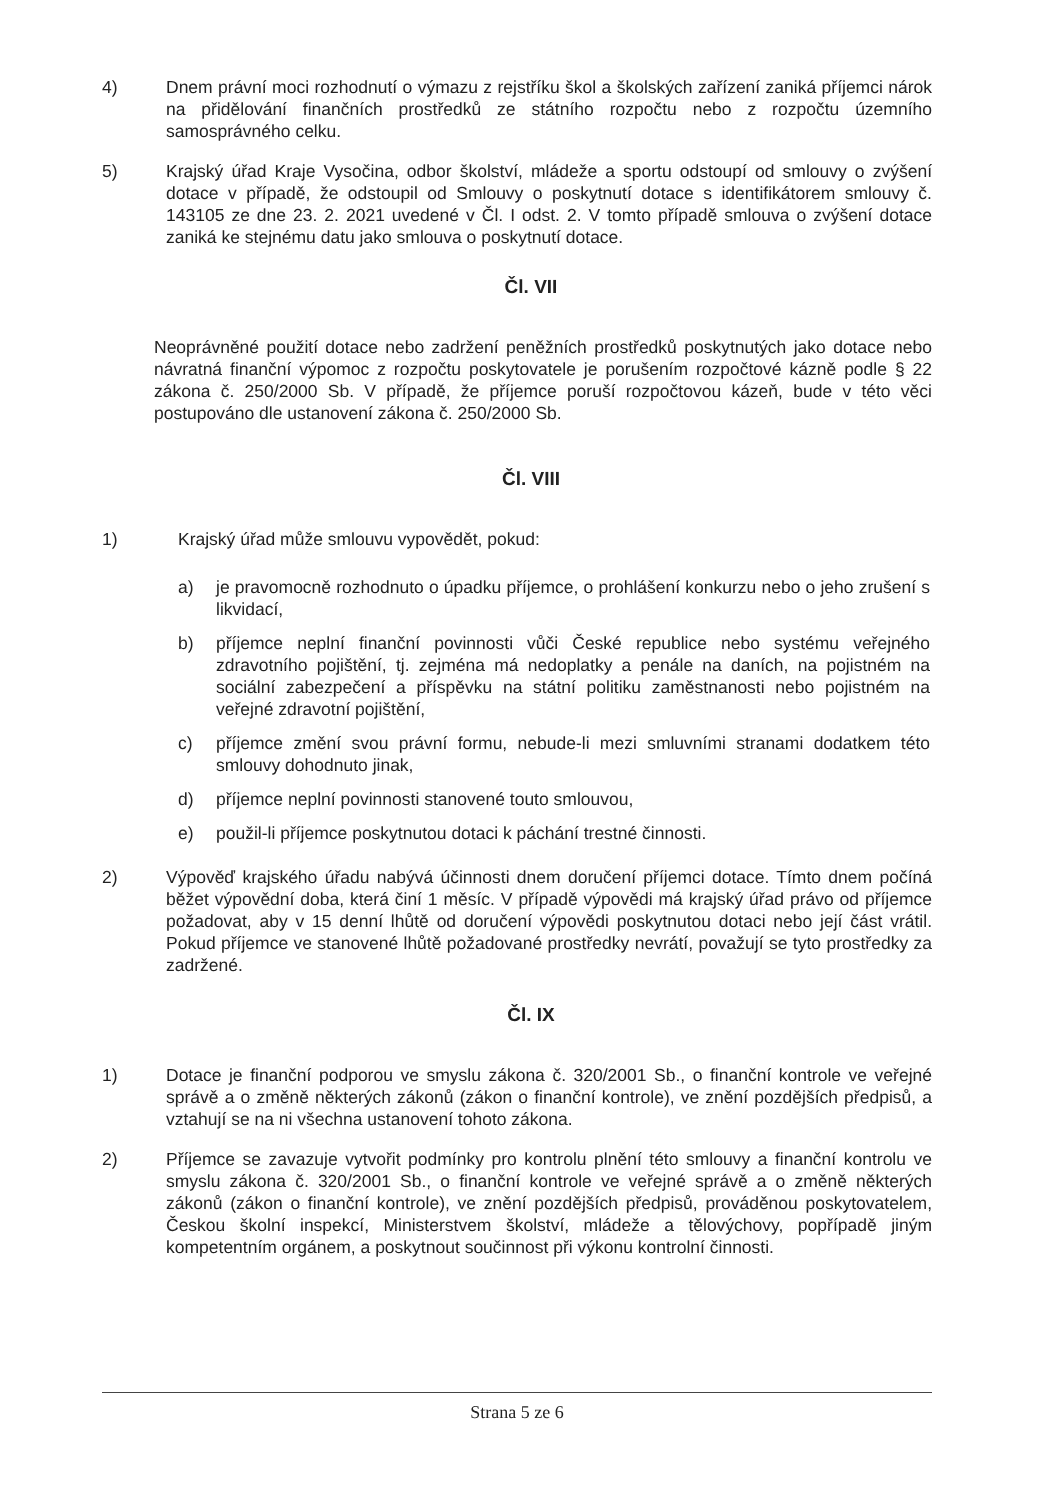4) Dnem právní moci rozhodnutí o výmazu z rejstříku škol a školských zařízení zaniká příjemci nárok na přidělování finančních prostředků ze státního rozpočtu nebo z rozpočtu územního samosprávného celku.
5) Krajský úřad Kraje Vysočina, odbor školství, mládeže a sportu odstoupí od smlouvy o zvýšení dotace v případě, že odstoupil od Smlouvy o poskytnutí dotace s identifikátorem smlouvy č. 143105 ze dne 23. 2. 2021 uvedené v Čl. I odst. 2. V tomto případě smlouva o zvýšení dotace zaniká ke stejnému datu jako smlouva o poskytnutí dotace.
Čl. VII
Neoprávněné použití dotace nebo zadržení peněžních prostředků poskytnutých jako dotace nebo návratná finanční výpomoc z rozpočtu poskytovatele je porušením rozpočtové kázně podle § 22 zákona č. 250/2000 Sb. V případě, že příjemce poruší rozpočtovou kázeň, bude v této věci postupováno dle ustanovení zákona č. 250/2000 Sb.
Čl. VIII
1) Krajský úřad může smlouvu vypovědět, pokud:
a) je pravomocně rozhodnuto o úpadku příjemce, o prohlášení konkurzu nebo o jeho zrušení s likvidací,
b) příjemce neplní finanční povinnosti vůči České republice nebo systému veřejného zdravotního pojištění, tj. zejména má nedoplatky a penále na daních, na pojistném na sociální zabezpečení a příspěvku na státní politiku zaměstnanosti nebo pojistném na veřejné zdravotní pojištění,
c) příjemce změní svou právní formu, nebude-li mezi smluvními stranami dodatkem této smlouvy dohodnuto jinak,
d) příjemce neplní povinnosti stanovené touto smlouvou,
e) použil-li příjemce poskytnutou dotaci k páchání trestné činnosti.
2) Výpověď krajského úřadu nabývá účinnosti dnem doručení příjemci dotace. Tímto dnem počíná běžet výpovědní doba, která činí 1 měsíc. V případě výpovědi má krajský úřad právo od příjemce požadovat, aby v 15 denní lhůtě od doručení výpovědi poskytnutou dotaci nebo její část vrátil. Pokud příjemce ve stanovené lhůtě požadované prostředky nevrátí, považují se tyto prostředky za zadržené.
Čl. IX
1) Dotace je finanční podporou ve smyslu zákona č. 320/2001 Sb., o finanční kontrole ve veřejné správě a o změně některých zákonů (zákon o finanční kontrole), ve znění pozdějších předpisů, a vztahují se na ni všechna ustanovení tohoto zákona.
2) Příjemce se zavazuje vytvořit podmínky pro kontrolu plnění této smlouvy a finanční kontrolu ve smyslu zákona č. 320/2001 Sb., o finanční kontrole ve veřejné správě a o změně některých zákonů (zákon o finanční kontrole), ve znění pozdějších předpisů, prováděnou poskytovatelem, Českou školní inspekcí, Ministerstvem školství, mládeže a tělovýchovy, popřípadě jiným kompetentním orgánem, a poskytnout součinnost při výkonu kontrolní činnosti.
Strana 5 ze 6